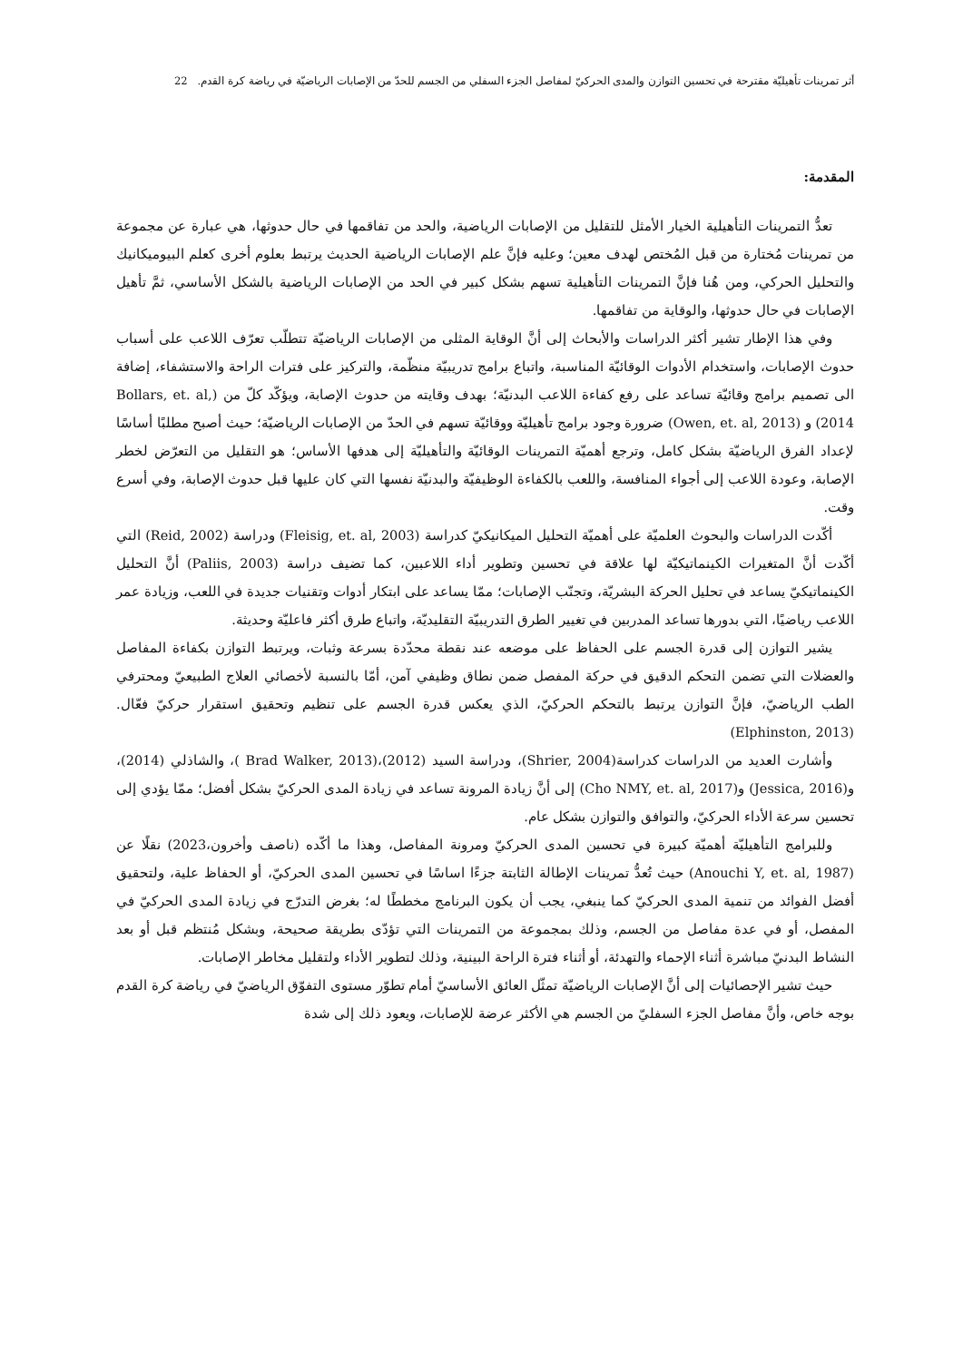أثر تمرينات تأهيليّة مقترحة في تحسين التوازن والمدى الحركيّ لمفاصل الجزء السفلي من الجسم للحدّ من الإصابات الرياضيّة في رياضة كرة القدم. 22
المقدمة:
تعدُّ التمرينات التأهيلية الخيار الأمثل للتقليل من الإصابات الرياضية، والحد من تفاقمها في حال حدوثها، هي عبارة عن مجموعة من تمرينات مُختارة من قبل المُختص لهدف معين؛ وعليه فإنَّ علم الإصابات الرياضية الحديث يرتبط بعلوم أخرى كعلم البيوميكانيك والتحليل الحركي، ومن هُنا فإنَّ التمرينات التأهيلية تسهم بشكل كبير في الحد من الإصابات الرياضية بالشكل الأساسي، ثمَّ تأهيل الإصابات في حال حدوثها، والوقاية من تفاقمها.
وفي هذا الإطار تشير أكثر الدراسات والأبحاث إلى أنَّ الوقاية المثلى من الإصابات الرياضيّة تتطلّب تعرّف اللاعب على أسباب حدوث الإصابات، واستخدام الأدوات الوقائيّة المناسبة، واتباع برامج تدريبيّة منظّمة، والتركيز على فترات الراحة والاستشفاء، إضافة الى تصميم برامج وقائيّة تساعد على رفع كفاءة اللاعب البدنيّة؛ بهدف وقايته من حدوث الإصابة، ويؤكّد كلّ من (Bollars, et. al, 2014) و (Owen, et. al, 2013) ضرورة وجود برامج تأهيليّة ووقائيّة تسهم في الحدّ من الإصابات الرياضيّة؛ حيث أصبح مطلبًا أساسًا لإعداد الفرق الرياضيّة بشكل كامل، وترجع أهميّة التمرينات الوقائيّة والتأهيليّة إلى هدفها الأساس؛ هو التقليل من التعرّض لخطر الإصابة، وعودة اللاعب إلى أجواء المنافسة، واللعب بالكفاءة الوظيفيّة والبدنيّة نفسها التي كان عليها قبل حدوث الإصابة، وفي أسرع وقت.
أكّدت الدراسات والبحوث العلميّة على أهميّة التحليل الميكانيكيّ كدراسة (Fleisig, et. al, 2003) ودراسة (Reid, 2002) التي أكّدت أنَّ المتغيرات الكينماتيكيّة لها علاقة في تحسين وتطوير أداء اللاعبين، كما تضيف دراسة (Paliis, 2003) أنَّ التحليل الكينماتيكيّ يساعد في تحليل الحركة البشريّة، وتجنّب الإصابات؛ ممّا يساعد على ابتكار أدوات وتقنيات جديدة في اللعب، وزيادة عمر اللاعب رياضيًا، التي بدورها تساعد المدربين في تغيير الطرق التدريبيّة التقليديّة، واتباع طرق أكثر فاعليّة وحديثة.
يشير التوازن إلى قدرة الجسم على الحفاظ على موضعه عند نقطة محدّدة بسرعة وثبات، ويرتبط التوازن بكفاءة المفاصل والعضلات التي تضمن التحكم الدقيق في حركة المفصل ضمن نطاق وظيفي آمن، أمّا بالنسبة لأخصائي العلاج الطبيعيّ ومحترفي الطب الرياضيّ، فإنَّ التوازن يرتبط بالتحكم الحركيّ، الذي يعكس قدرة الجسم على تنظيم وتحقيق استقرار حركيّ فعّال. (Elphinston, 2013)
وأشارت العديد من الدراسات كدراسة(Shrier, 2004)، ودراسة السيد (2012)،(Brad Walker, 2013 )، والشاذلي (2014)، و(Jessica, 2016) و(Cho NMY, et. al, 2017) إلى أنَّ زيادة المرونة تساعد في زيادة المدى الحركيّ بشكل أفضل؛ ممّا يؤدي إلى تحسين سرعة الأداء الحركيّ، والتوافق والتوازن بشكل عام.
وللبرامج التأهيليّة أهميّة كبيرة في تحسين المدى الحركيّ ومرونة المفاصل، وهذا ما أكّده (ناصف وأخرون،2023) نقلًا عن (Anouchi Y, et. al, 1987) حيث تُعدُّ تمرينات الإطالة الثابتة جزءًا اساسًا في تحسين المدى الحركيّ، أو الحفاظ علية، ولتحقيق أفضل الفوائد من تنمية المدى الحركيّ كما ينبغي، يجب أن يكون البرنامج مخططًا له؛ بغرض التدرّج في زيادة المدى الحركيّ في المفصل، أو في عدة مفاصل من الجسم، وذلك بمجموعة من التمرينات التي تؤدّى بطريقة صحيحة، وبشكل مُنتظم قبل أو بعد النشاط البدنيّ مباشرة أثناء الإحماء والتهدئة، أو أثناء فترة الراحة البينية، وذلك لتطوير الأداء ولتقليل مخاطر الإصابات.
حيث تشير الإحصائيات إلى أنَّ الإصابات الرياضيّة تمثّل العائق الأساسيّ أمام تطوّر مستوى التفوّق الرياضيّ في رياضة كرة القدم بوجه خاص، وأنَّ مفاصل الجزء السفليّ من الجسم هي الأكثر عرضة للإصابات، ويعود ذلك إلى شدة